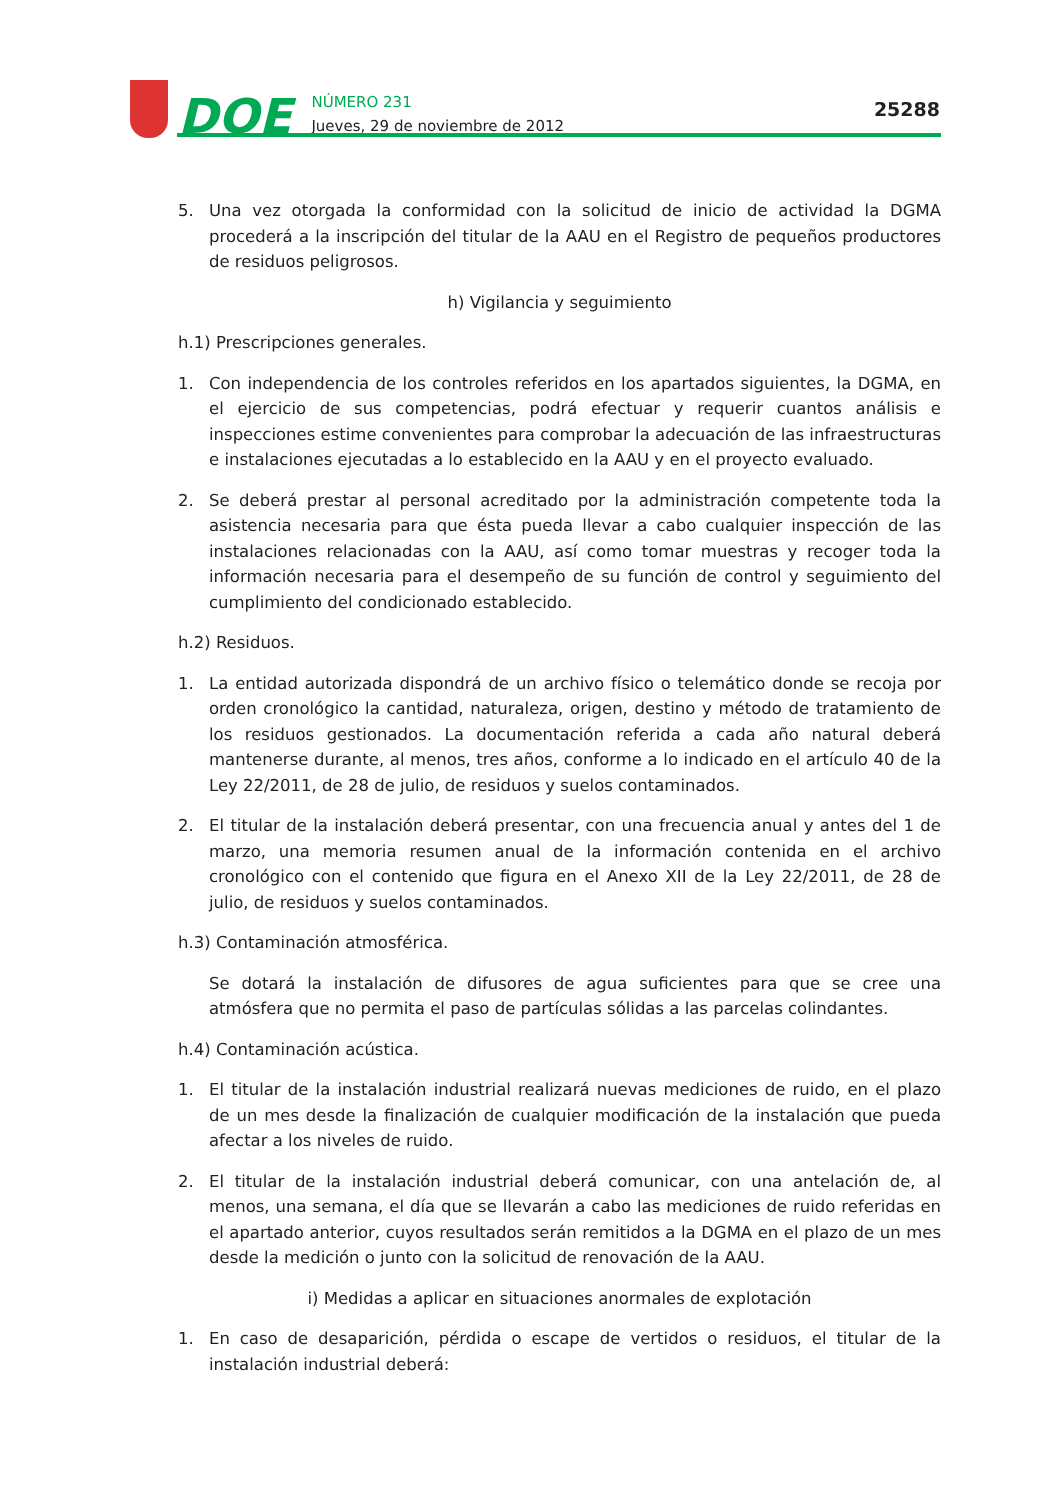DOE
NÚMERO 231
Jueves, 29 de noviembre de 2012
25288
5. Una vez otorgada la conformidad con la solicitud de inicio de actividad la DGMA procederá a la inscripción del titular de la AAU en el Registro de pequeños productores de residuos peligrosos.
h) Vigilancia y seguimiento
h.1) Prescripciones generales.
1. Con independencia de los controles referidos en los apartados siguientes, la DGMA, en el ejercicio de sus competencias, podrá efectuar y requerir cuantos análisis e inspecciones estime convenientes para comprobar la adecuación de las infraestructuras e instalaciones ejecutadas a lo establecido en la AAU y en el proyecto evaluado.
2. Se deberá prestar al personal acreditado por la administración competente toda la asistencia necesaria para que ésta pueda llevar a cabo cualquier inspección de las instalaciones relacionadas con la AAU, así como tomar muestras y recoger toda la información necesaria para el desempeño de su función de control y seguimiento del cumplimiento del condicionado establecido.
h.2) Residuos.
1. La entidad autorizada dispondrá de un archivo físico o telemático donde se recoja por orden cronológico la cantidad, naturaleza, origen, destino y método de tratamiento de los residuos gestionados. La documentación referida a cada año natural deberá mantenerse durante, al menos, tres años, conforme a lo indicado en el artículo 40 de la Ley 22/2011, de 28 de julio, de residuos y suelos contaminados.
2. El titular de la instalación deberá presentar, con una frecuencia anual y antes del 1 de marzo, una memoria resumen anual de la información contenida en el archivo cronológico con el contenido que figura en el Anexo XII de la Ley 22/2011, de 28 de julio, de residuos y suelos contaminados.
h.3) Contaminación atmosférica.
Se dotará la instalación de difusores de agua suficientes para que se cree una atmósfera que no permita el paso de partículas sólidas a las parcelas colindantes.
h.4) Contaminación acústica.
1. El titular de la instalación industrial realizará nuevas mediciones de ruido, en el plazo de un mes desde la finalización de cualquier modificación de la instalación que pueda afectar a los niveles de ruido.
2. El titular de la instalación industrial deberá comunicar, con una antelación de, al menos, una semana, el día que se llevarán a cabo las mediciones de ruido referidas en el apartado anterior, cuyos resultados serán remitidos a la DGMA en el plazo de un mes desde la medición o junto con la solicitud de renovación de la AAU.
i) Medidas a aplicar en situaciones anormales de explotación
1. En caso de desaparición, pérdida o escape de vertidos o residuos, el titular de la instalación industrial deberá: